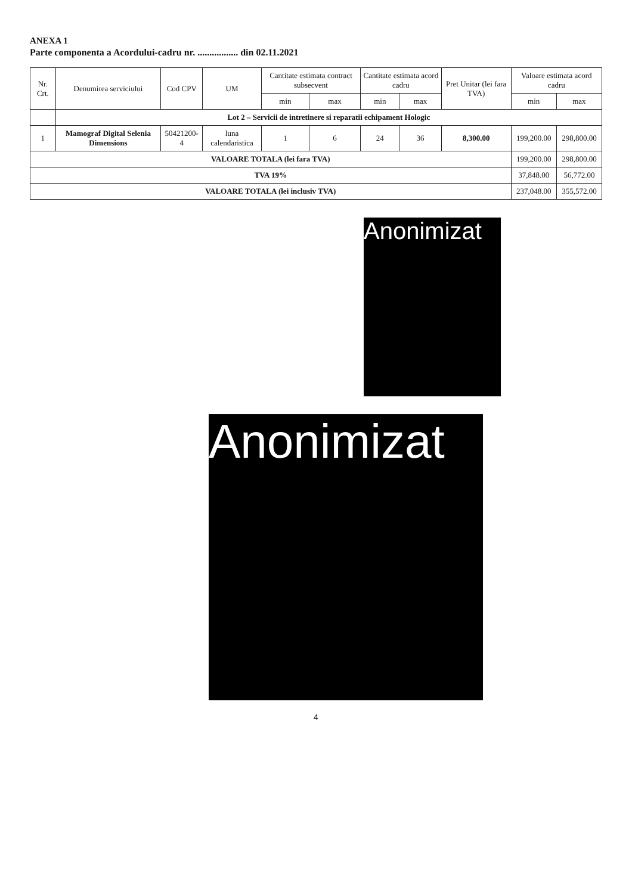ANEXA 1
Parte componenta a Acordului-cadru nr. ................. din 02.11.2021
| Nr. Crt. | Denumirea serviciului | Cod CPV | UM | Cantitate estimata contract subsecvent | | Cantitate estimata acord cadru | | Pret Unitar (lei fara TVA) | Valoare estimata acord cadru | |
| --- | --- | --- | --- | --- | --- | --- | --- | --- | --- | --- |
| | | | | min | max | min | max | | min | max |
| | Lot 2 – Servicii de intretinere si reparatii echipament Hologic | | | | | | | | | |
| 1 | Mamograf Digital Selenia Dimensions | 50421200-4 | luna calendaristica | 1 | 6 | 24 | 36 | 8,300.00 | 199,200.00 | 298,800.00 |
| VALOARE TOTALA (lei fara TVA) | | | | | | | | | 199,200.00 | 298,800.00 |
| TVA 19% | | | | | | | | | 37,848.00 | 56,772.00 |
| VALOARE TOTALA (lei inclusiv TVA) | | | | | | | | | 237,048.00 | 355,572.00 |
Anonimizat
Anonimizat
4